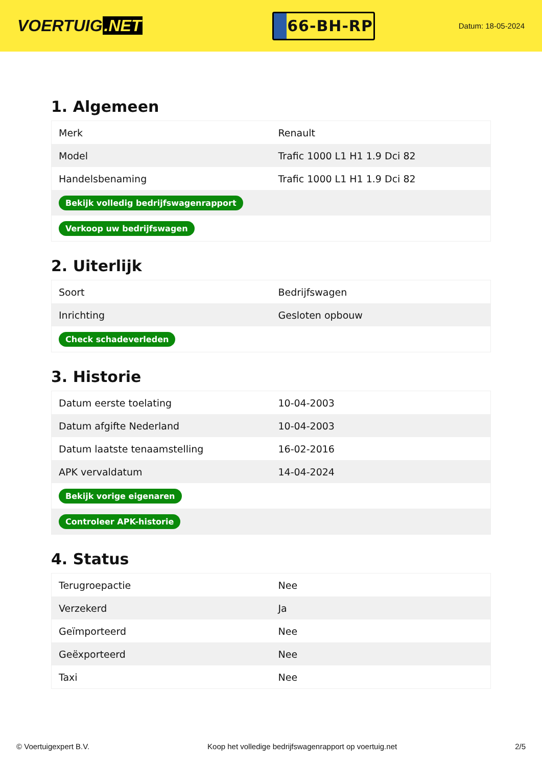VOERTUIG.NET
66-BH-RP
Datum: 18-05-2024
1. Algemeen
| Merk | Renault |
| Model | Trafic 1000 L1 H1 1.9 Dci 82 |
| Handelsbenaming | Trafic 1000 L1 H1 1.9 Dci 82 |
| Bekijk volledig bedrijfswagenrapport | |
| Verkoop uw bedrijfswagen | |
2. Uiterlijk
| Soort | Bedrijfswagen |
| Inrichting | Gesloten opbouw |
| Check schadeverleden | |
3. Historie
| Datum eerste toelating | 10-04-2003 |
| Datum afgifte Nederland | 10-04-2003 |
| Datum laatste tenaamstelling | 16-02-2016 |
| APK vervaldatum | 14-04-2024 |
| Bekijk vorige eigenaren | |
| Controleer APK-historie | |
4. Status
| Terugroepactie | Nee |
| Verzekerd | Ja |
| Geïmporteerd | Nee |
| Geëxporteerd | Nee |
| Taxi | Nee |
© Voertuigexpert B.V. Koop het volledige bedrijfswagenrapport op voertuig.net 2/5